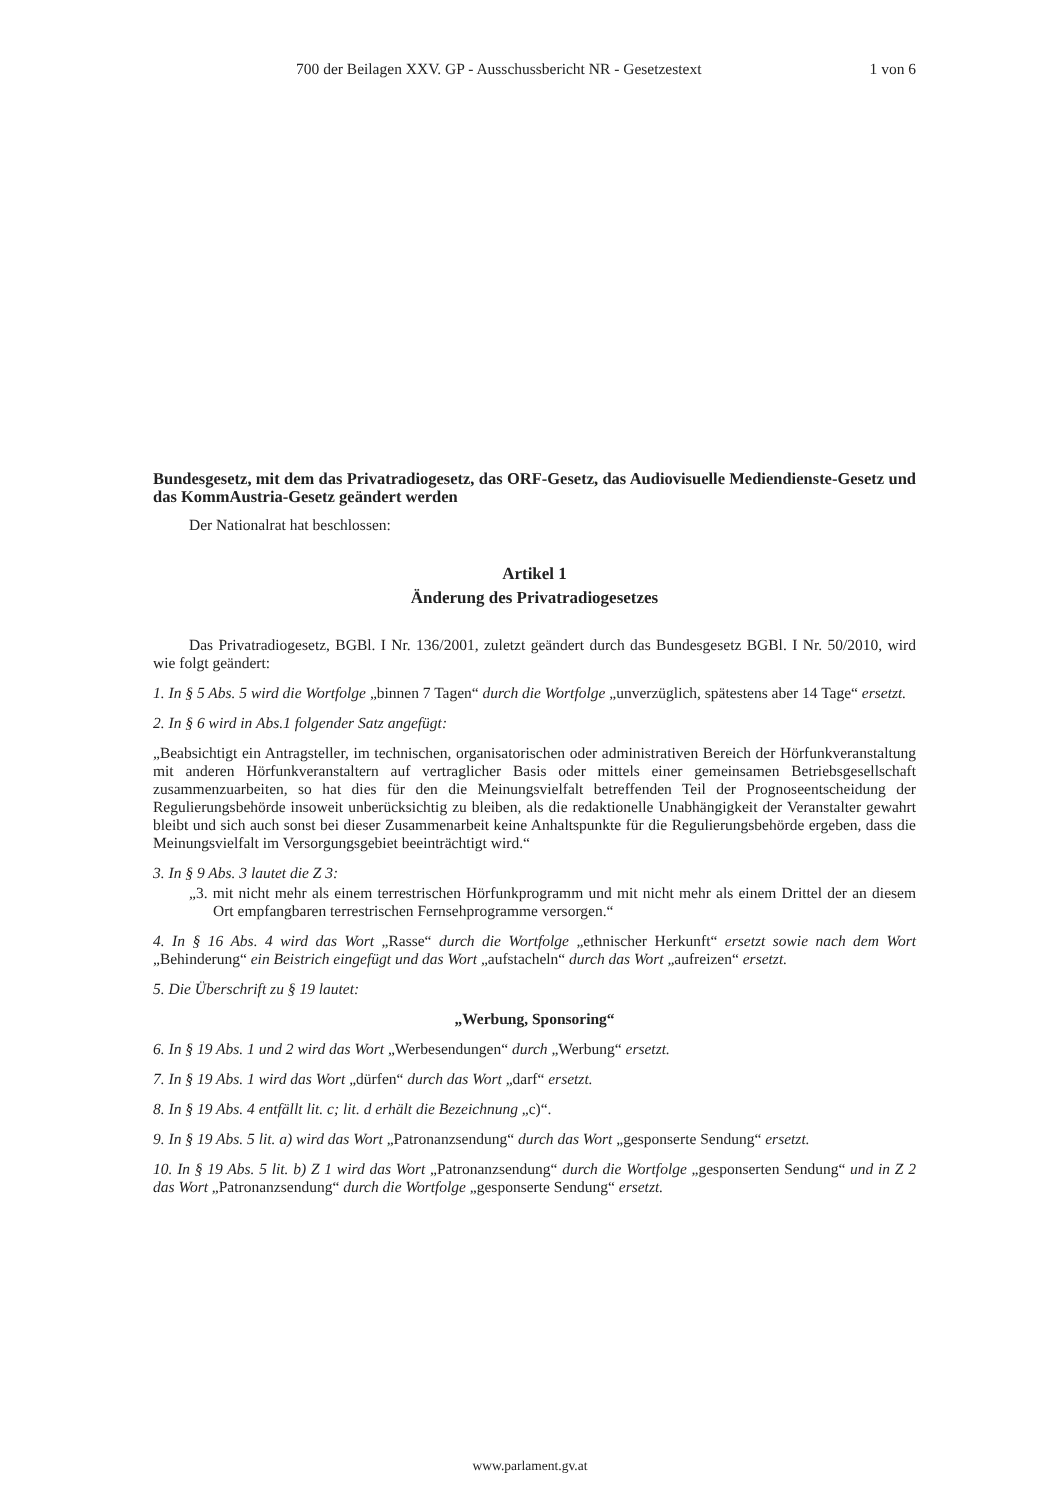700 der Beilagen XXV. GP - Ausschussbericht NR - Gesetzestext 1 von 6
Bundesgesetz, mit dem das Privatradiogesetz, das ORF-Gesetz, das Audiovisuelle Mediendienste-Gesetz und das KommAustria-Gesetz geändert werden
Der Nationalrat hat beschlossen:
Artikel 1
Änderung des Privatradiogesetzes
Das Privatradiogesetz, BGBl. I Nr. 136/2001, zuletzt geändert durch das Bundesgesetz BGBl. I Nr. 50/2010, wird wie folgt geändert:
1. In § 5 Abs. 5 wird die Wortfolge „binnen 7 Tagen“ durch die Wortfolge „unverzüglich, spätestens aber 14 Tage“ ersetzt.
2. In § 6 wird in Abs.1 folgender Satz angefügt:
„Beabsichtigt ein Antragsteller, im technischen, organisatorischen oder administrativen Bereich der Hörfunkveranstaltung mit anderen Hörfunkveranstaltern auf vertraglicher Basis oder mittels einer gemeinsamen Betriebsgesellschaft zusammenzuarbeiten, so hat dies für den die Meinungsvielfalt betreffenden Teil der Prognoseentscheidung der Regulierungsbehörde insoweit unberücksichtig zu bleiben, als die redaktionelle Unabhängigkeit der Veranstalter gewahrt bleibt und sich auch sonst bei dieser Zusammenarbeit keine Anhaltspunkte für die Regulierungsbehörde ergeben, dass die Meinungsvielfalt im Versorgungsgebiet beeinträchtigt wird.“
3. In § 9 Abs. 3 lautet die Z 3:
„3. mit nicht mehr als einem terrestrischen Hörfunkprogramm und mit nicht mehr als einem Drittel der an diesem Ort empfangbaren terrestrischen Fernsehprogramme versorgen.“
4. In § 16 Abs. 4 wird das Wort „Rasse“ durch die Wortfolge „ethnischer Herkunft“ ersetzt sowie nach dem Wort „Behinderung“ ein Beistrich eingefügt und das Wort „aufstacheln“ durch das Wort „aufreizen“ ersetzt.
5. Die Überschrift zu § 19 lautet:
„Werbung, Sponsoring“
6. In § 19 Abs. 1 und 2 wird das Wort „Werbesendungen“ durch „Werbung“ ersetzt.
7. In § 19 Abs. 1 wird das Wort „dürfen“ durch das Wort „darf“ ersetzt.
8. In § 19 Abs. 4 entfällt lit. c; lit. d erhält die Bezeichnung „c)“.
9. In § 19 Abs. 5 lit. a) wird das Wort „Patronanzsendung“ durch das Wort „gesponserte Sendung“ ersetzt.
10. In § 19 Abs. 5 lit. b) Z 1 wird das Wort „Patronanzsendung“ durch die Wortfolge „gesponserten Sendung“ und in Z 2 das Wort „Patronanzsendung“ durch die Wortfolge „gesponserte Sendung“ ersetzt.
www.parlament.gv.at